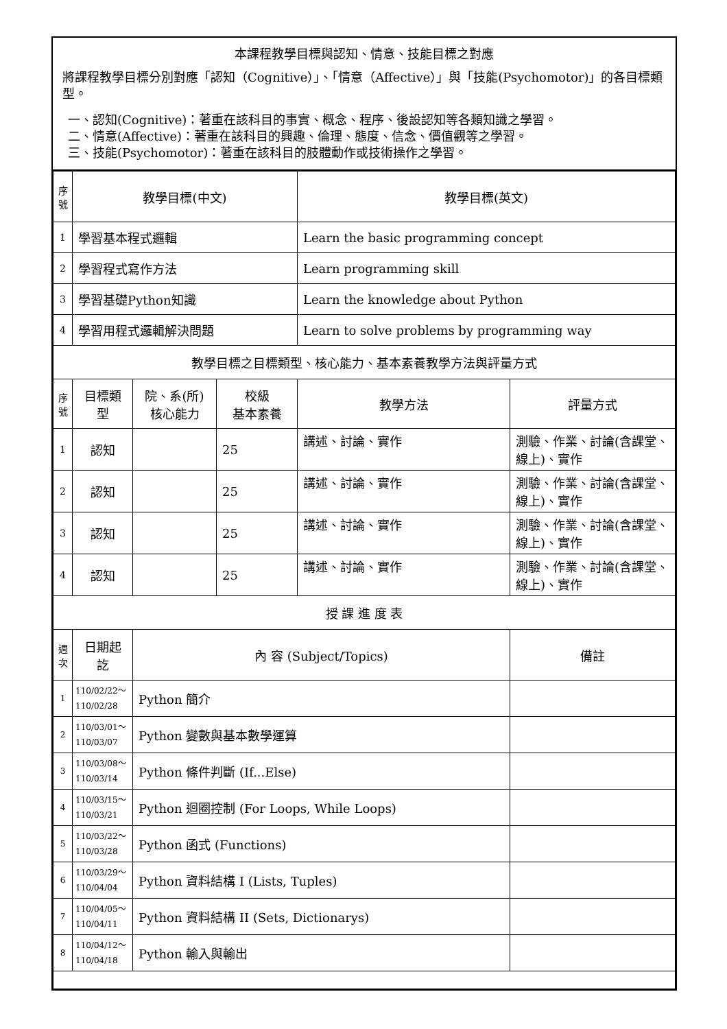本課程教學目標與認知、情意、技能目標之對應
將課程教學目標分別對應「認知（Cognitive）」、「情意（Affective）」與「技能(Psychomotor)」的各目標類型。
一、認知(Cognitive)：著重在該科目的事實、概念、程序、後設認知等各類知識之學習。
二、情意(Affective)：著重在該科目的興趣、倫理、態度、信念、價值觀等之學習。
三、技能(Psychomotor)：著重在該科目的肢體動作或技術操作之學習。
| 序 號 | 教學目標(中文) | | | 教學目標(英文) | |
| --- | --- | --- | --- | --- | --- |
| 1 | 學習基本程式邏輯 | | | Learn the basic programming concept | |
| 2 | 學習程式寫作方法 | | | Learn programming skill | |
| 3 | 學習基礎Python知識 | | | Learn the knowledge about Python | |
| 4 | 學習用程式邏輯解決問題 | | | Learn to solve problems by programming way | |
| 教學目標之目標類型、核心能力、基本素養教學方法與評量方式 | | | | | |
| 序 號 | 目標類型 | 院、系(所) 核心能力 | 校級 基本素養 | 教學方法 | 評量方式 |
| 1 | 認知 | | 25 | 講述、討論、實作 | 測驗、作業、討論(含課堂、線上)、實作 |
| 2 | 認知 | | 25 | 講述、討論、實作 | 測驗、作業、討論(含課堂、線上)、實作 |
| 3 | 認知 | | 25 | 講述、討論、實作 | 測驗、作業、討論(含課堂、線上)、實作 |
| 4 | 認知 | | 25 | 講述、討論、實作 | 測驗、作業、討論(含課堂、線上)、實作 |
| 授 課 進 度 表 | | | | | |
| 週 次 | 日期起訖 | 內 容 (Subject/Topics) | | | 備註 |
| 1 | 110/02/22～ 110/02/28 | Python 簡介 | | | |
| 2 | 110/03/01～ 110/03/07 | Python 變數與基本數學運算 | | | |
| 3 | 110/03/08～ 110/03/14 | Python 條件判斷 (If...Else) | | | |
| 4 | 110/03/15～ 110/03/21 | Python 迴圈控制 (For Loops, While Loops) | | | |
| 5 | 110/03/22～ 110/03/28 | Python 函式 (Functions) | | | |
| 6 | 110/03/29～ 110/04/04 | Python 資料結構 I (Lists, Tuples) | | | |
| 7 | 110/04/05～ 110/04/11 | Python 資料結構 II (Sets, Dictionarys) | | | |
| 8 | 110/04/12～ 110/04/18 | Python 輸入與輸出 | | | |